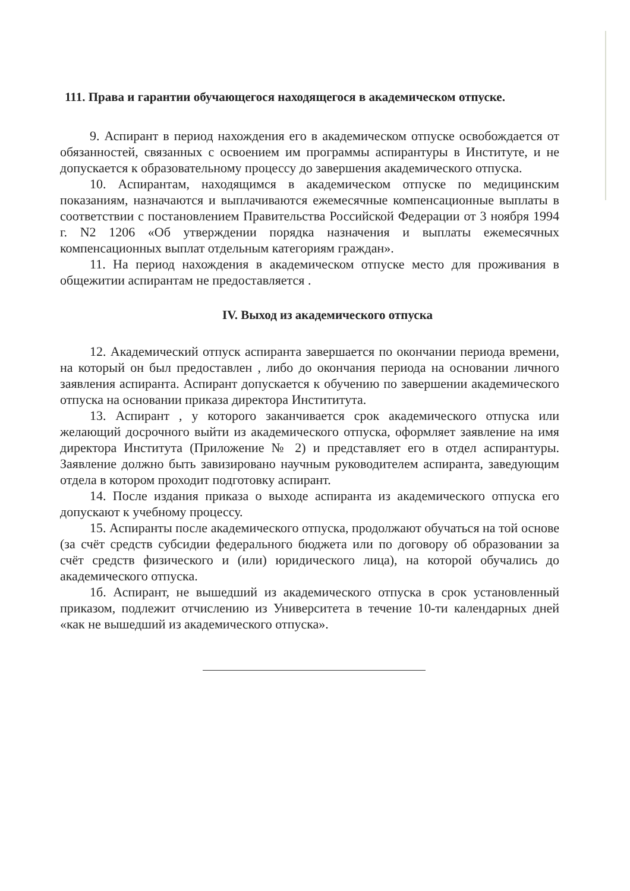111. Права и гарантии обучающегося находящегося в академическом отпуске.
9. Аспирант в период нахождения его в академическом отпуске освобождается от обязанностей, связанных с освоением им программы аспирантуры в Институте, и не допускается к образовательному процессу до завершения академического отпуска.
10. Аспирантам, находящимся в академическом отпуске по медицинским показаниям, назначаются и выплачиваются ежемесячные компенсационные выплаты в соответствии с постановлением Правительства Российской Федерации от 3 ноября 1994 г. N2 1206 «Об утверждении порядка назначения и выплаты ежемесячных компенсационных выплат отдельным категориям граждан».
11. На период нахождения в академическом отпуске место для проживания в общежитии аспирантам не предоставляется .
IV. Выход из академического отпуска
12. Академический отпуск аспиранта завершается по окончании периода времени, на который он был предоставлен , либо до окончания периода на основании личного заявления аспиранта. Аспирант допускается к обучению по завершении академического отпуска на основании приказа директора Инстититута.
13. Аспирант , у которого заканчивается срок академического отпуска или желающий досрочного выйти из академического отпуска, оформляет заявление на имя директора Института (Приложение № 2) и представляет его в отдел аспирантуры. Заявление должно быть завизировано научным руководителем аспиранта, заведующим отдела в котором проходит подготовку аспирант.
14. После издания приказа о выходе аспиранта из академического отпуска его допускают к учебному процессу.
15. Аспиранты после академического отпуска, продолжают обучаться на той основе (за счёт средств субсидии федерального бюджета или по договору об образовании за счёт средств физического и (или) юридического лица), на которой обучались до академического отпуска.
1б. Аспирант, не вышедший из академического отпуска в срок установленный приказом, подлежит отчислению из Университета в течение 10-ти календарных дней «как не вышедший из академического отпуска».